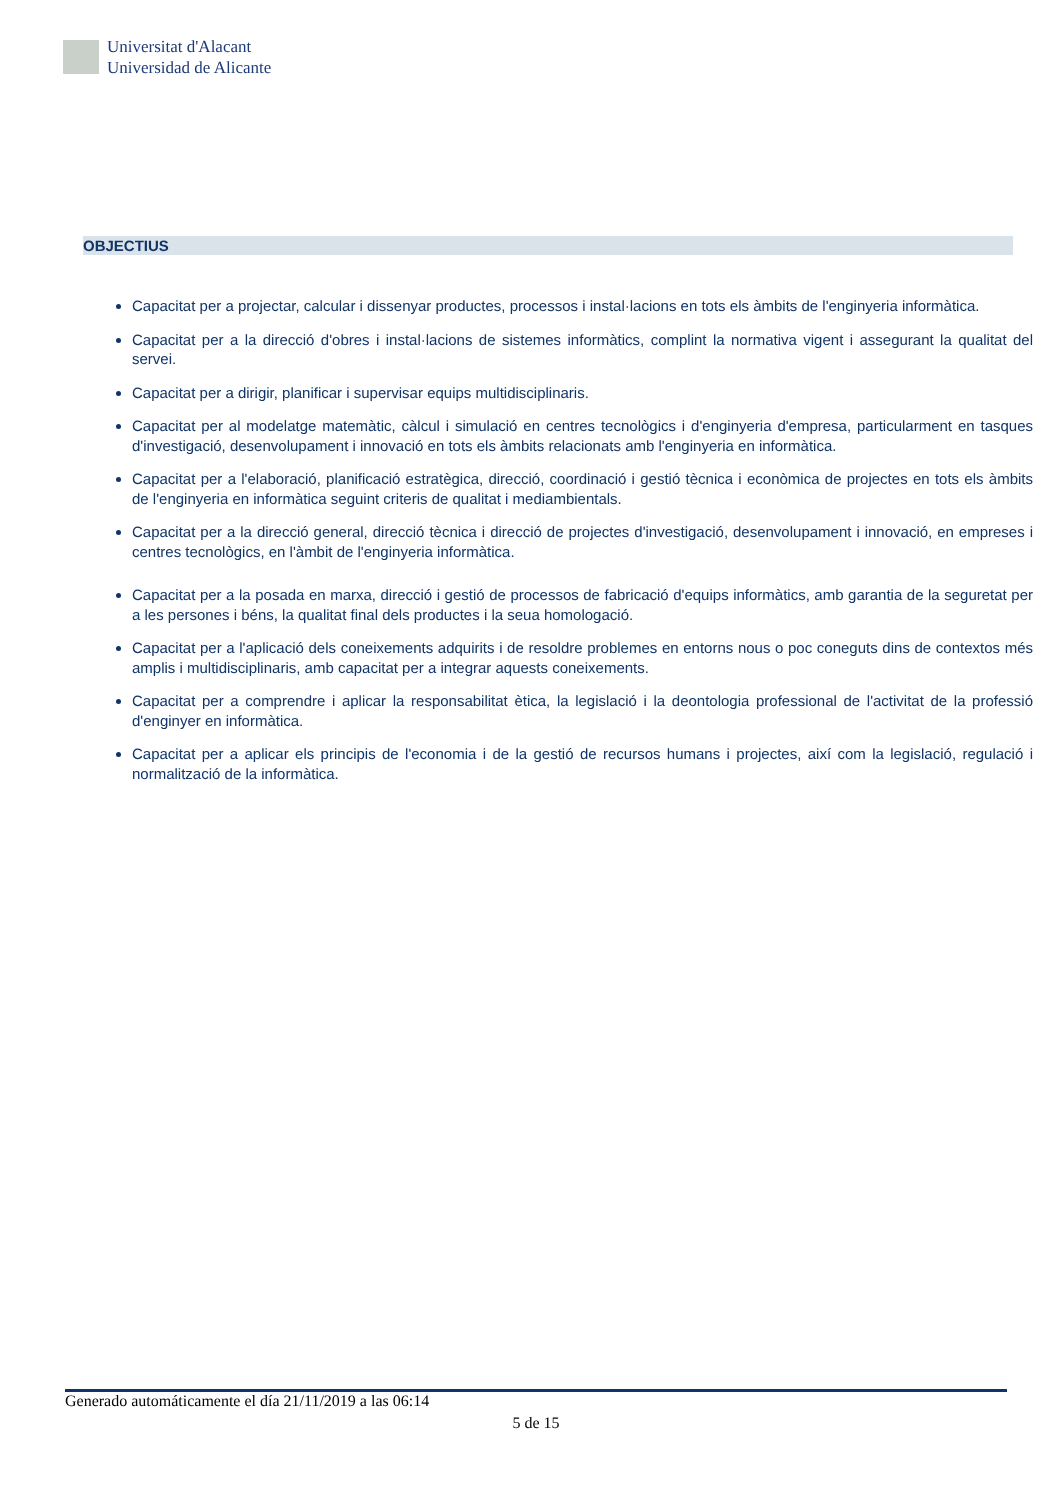Universitat d'Alacant
Universidad de Alicante
OBJECTIUS
Capacitat per a projectar, calcular i dissenyar productes, processos i instal·lacions en tots els àmbits de l'enginyeria informàtica.
Capacitat per a la direcció d'obres i instal·lacions de sistemes informàtics, complint la normativa vigent i assegurant la qualitat del servei.
Capacitat per a dirigir, planificar i supervisar equips multidisciplinaris.
Capacitat per al modelatge matemàtic, càlcul i simulació en centres tecnològics i d'enginyeria d'empresa, particularment en tasques d'investigació, desenvolupament i innovació en tots els àmbits relacionats amb l'enginyeria en informàtica.
Capacitat per a l'elaboració, planificació estratègica, direcció, coordinació i gestió tècnica i econòmica de projectes en tots els àmbits de l'enginyeria en informàtica seguint criteris de qualitat i mediambientals.
Capacitat per a la direcció general, direcció tècnica i direcció de projectes d'investigació, desenvolupament i innovació, en empreses i centres tecnològics, en l'àmbit de l'enginyeria informàtica.
Capacitat per a la posada en marxa, direcció i gestió de processos de fabricació d'equips informàtics, amb garantia de la seguretat per a les persones i béns, la qualitat final dels productes i la seua homologació.
Capacitat per a l'aplicació dels coneixements adquirits i de resoldre problemes en entorns nous o poc coneguts dins de contextos més amplis i multidisciplinaris, amb capacitat per a integrar aquests coneixements.
Capacitat per a comprendre i aplicar la responsabilitat ètica, la legislació i la deontologia professional de l'activitat de la professió d'enginyer en informàtica.
Capacitat per a aplicar els principis de l'economia i de la gestió de recursos humans i projectes, així com la legislació, regulació i normalització de la informàtica.
Generado automáticamente el día 21/11/2019 a las 06:14
5 de 15